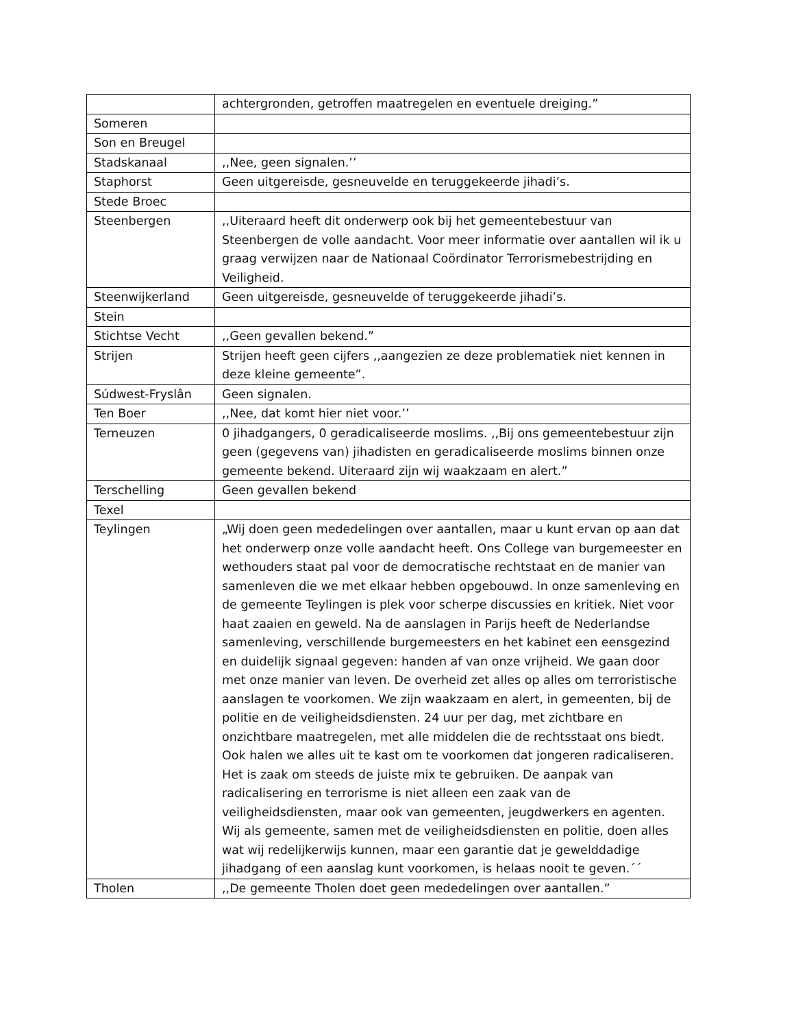| | achtergronden, getroffen maatregelen en eventuele dreiging.” |
| Someren | |
| Son en Breugel | |
| Stadskanaal | ,,Nee, geen signalen.’’ |
| Staphorst | Geen uitgereisde, gesneuvelde en teruggekeerde jihadi’s. |
| Stede Broec | |
| Steenbergen | ,,Uiteraard heeft dit onderwerp ook bij het gemeentebestuur van Steenbergen de volle aandacht. Voor meer informatie over aantallen wil ik u graag verwijzen naar de Nationaal Coördinator Terrorismebestrijding en Veiligheid. |
| Steenwijkerland | Geen uitgereisde, gesneuvelde of teruggekeerde jihadi’s. |
| Stein | |
| Stichtse Vecht | ,,Geen gevallen bekend.” |
| Strijen | Strijen heeft geen cijfers ,,aangezien ze deze problematiek niet kennen in deze kleine gemeente”. |
| Súdwest-Fryslân | Geen signalen. |
| Ten Boer | ,,Nee, dat komt hier niet voor.’’ |
| Terneuzen | 0 jihadgangers, 0 geradicaliseerde moslims. ,,Bij ons gemeentebestuur zijn geen (gegevens van) jihadisten en geradicaliseerde moslims binnen onze gemeente bekend. Uiteraard zijn wij waakzaam en alert.” |
| Terschelling | Geen gevallen bekend |
| Texel | |
| Teylingen | „Wij doen geen mededelingen over aantallen, maar u kunt ervan op aan dat het onderwerp onze volle aandacht heeft. Ons College van burgemeester en wethouders staat pal voor de democratische rechtstaat en de manier van samenleven die we met elkaar hebben opgebouwd. In onze samenleving en de gemeente Teylingen is plek voor scherpe discussies en kritiek. Niet voor haat zaaien en geweld. Na de aanslagen in Parijs heeft de Nederlandse samenleving, verschillende burgemeesters en het kabinet een eensgezind en duidelijk signaal gegeven: handen af van onze vrijheid. We gaan door met onze manier van leven. De overheid zet alles op alles om terroristische aanslagen te voorkomen. We zijn waakzaam en alert, in gemeenten, bij de politie en de veiligheidsdiensten. 24 uur per dag, met zichtbare en onzichtbare maatregelen, met alle middelen die de rechtsstaat ons biedt. Ook halen we alles uit te kast om te voorkomen dat jongeren radicaliseren. Het is zaak om steeds de juiste mix te gebruiken. De aanpak van radicalisering en terrorisme is niet alleen een zaak van de veiligheidsdiensten, maar ook van gemeenten, jeugdwerkers en agenten. Wij als gemeente, samen met de veiligheidsdiensten en politie, doen alles wat wij redelijkerwijs kunnen, maar een garantie dat je gewelddadige jihadgang of een aanslag kunt voorkomen, is helaas nooit te geven.´´ |
| Tholen | ,,De gemeente Tholen doet geen mededelingen over aantallen.” |